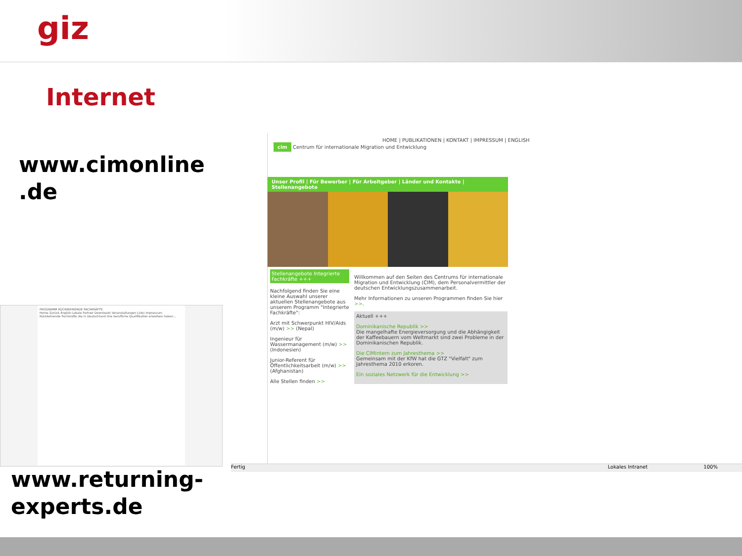giz
Internet
www.cimonline .de
PROGRAMM RÜCKKEHRENDE FACHKRÄFTE
Home Zurück English Lokale Partner Downloads Veranstaltungen Links Impressum
Rückkehrende Fachkräfte die in Deutschland ihre berufliche Qualifikation erworben haben...
HOME | PUBLIKATIONEN | KONTAKT | IMPRESSUM | ENGLISH
cim Centrum für internationale Migration und Entwicklung
Unser Profil | Für Bewerber | Für Arbeitgeber | Länder und Kontakte | Stellenangebote
Stellenangebote Integrierte Fachkräfte +++
Nachfolgend finden Sie eine kleine Auswahl unserer aktuellen Stellenangebote aus unserem Programm "Integrierte Fachkräfte":
Arzt mit Schwerpunkt HIV/Aids (m/w) >> (Nepal)
Ingenieur für Wassermanagement (m/w) >> (Indonesien)
Junior-Referent für Öffentlichkeitsarbeit (m/w) >> (Afghanistan)
Alle Stellen finden >>
Willkommen auf den Seiten des Centrums für internationale Migration und Entwicklung (CIM), dem Personalvermittler der deutschen Entwicklungszusammenarbeit.
Mehr Informationen zu unseren Programmen finden Sie hier >>.
Aktuell +++
Dominikanische Republik >>
Die mangelhafte Energieversorgung und die Abhängigkeit der Kaffeebauern vom Weltmarkt sind zwei Probleme in der Dominikanischen Republik.
Die CIMintern zum Jahresthema >>
Gemeinsam mit der KfW hat die GTZ "Vielfalt" zum Jahresthema 2010 erkoren.
Ein soziales Netzwerk für die Entwicklung >>
Fertig Lokales Intranet 100%
www.returning-
experts.de